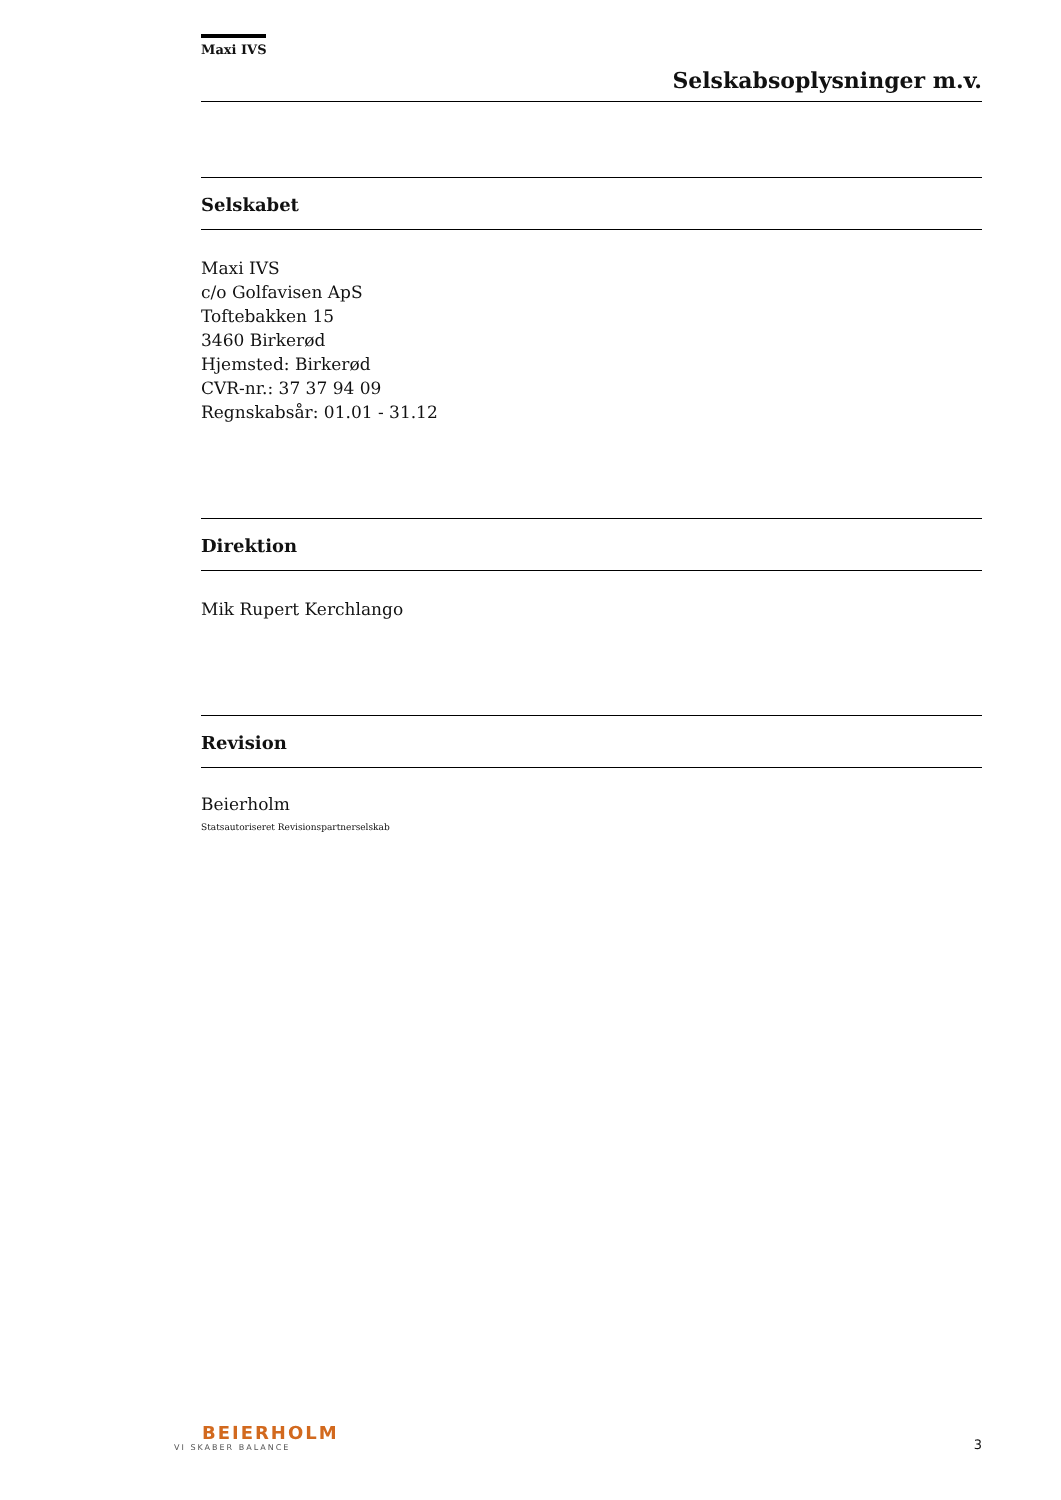Maxi IVS
Selskabsoplysninger m.v.
Selskabet
Maxi IVS
c/o Golfavisen ApS
Toftebakken 15
3460 Birkerød
Hjemsted: Birkerød
CVR-nr.: 37 37 94 09
Regnskabsår: 01.01 - 31.12
Direktion
Mik Rupert Kerchlango
Revision
Beierholm
Statsautoriseret Revisionspartnerselskab
BEIERHOLM
VI SKABER BALANCE
3